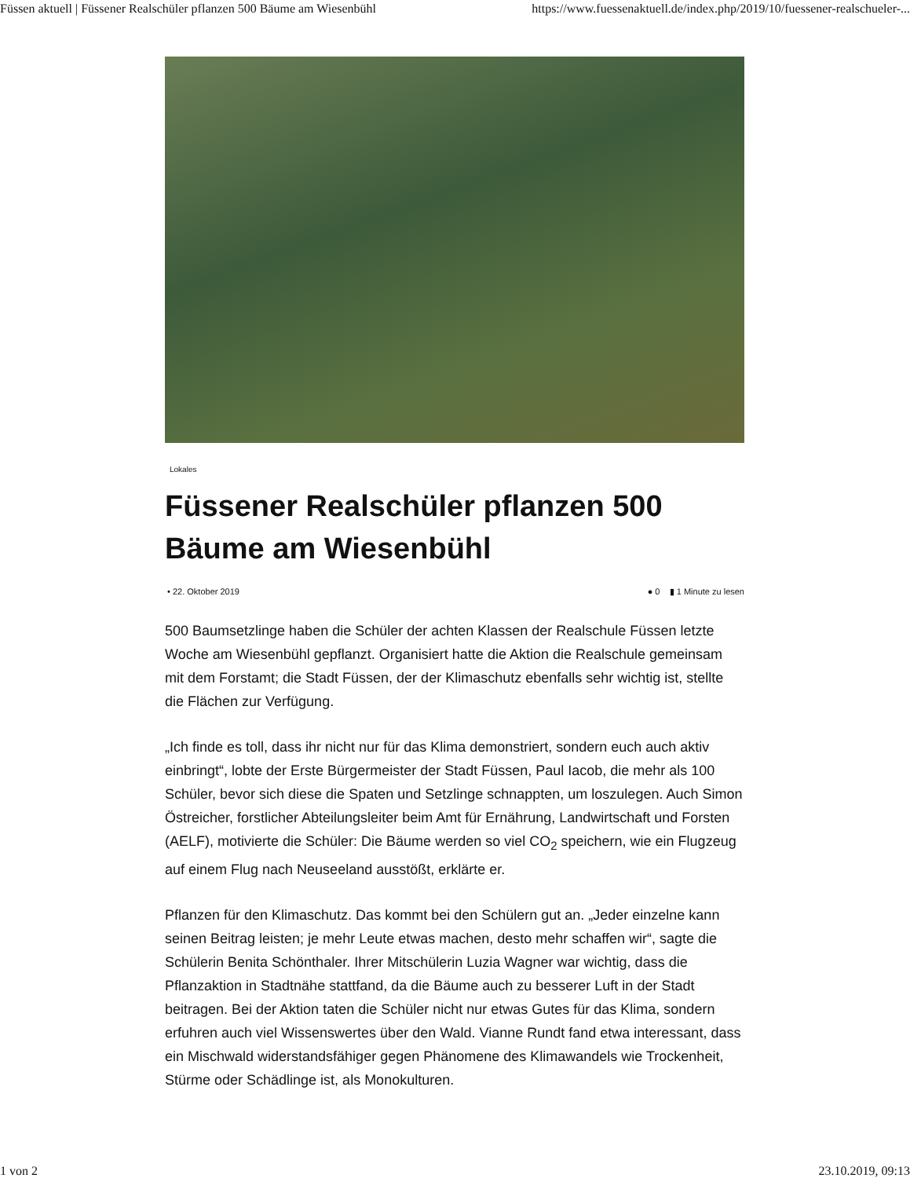Füssen aktuell | Füssener Realschüler pflanzen 500 Bäume am Wiesenbühl https://www.fuessenaktuell.de/index.php/2019/10/fuessener-realschueler-...
Lokales
Füssener Realschüler pflanzen 500 Bäume am Wiesenbühl
• 22. Oktober 2019 ● 0 ▮ 1 Minute zu lesen
500 Baumsetzlinge haben die Schüler der achten Klassen der Realschule Füssen letzte Woche am Wiesenbühl gepflanzt. Organisiert hatte die Aktion die Realschule gemeinsam mit dem Forstamt; die Stadt Füssen, der der Klimaschutz ebenfalls sehr wichtig ist, stellte die Flächen zur Verfügung.
„Ich finde es toll, dass ihr nicht nur für das Klima demonstriert, sondern euch auch aktiv einbringt“, lobte der Erste Bürgermeister der Stadt Füssen, Paul Iacob, die mehr als 100 Schüler, bevor sich diese die Spaten und Setzlinge schnappten, um loszulegen. Auch Simon Östreicher, forstlicher Abteilungsleiter beim Amt für Ernährung, Landwirtschaft und Forsten (AELF), motivierte die Schüler: Die Bäume werden so viel CO<sub>2</sub> speichern, wie ein Flugzeug auf einem Flug nach Neuseeland ausstößt, erklärte er.
Pflanzen für den Klimaschutz. Das kommt bei den Schülern gut an. „Jeder einzelne kann seinen Beitrag leisten; je mehr Leute etwas machen, desto mehr schaffen wir“, sagte die Schülerin Benita Schönthaler. Ihrer Mitschülerin Luzia Wagner war wichtig, dass die Pflanzaktion in Stadtnähe stattfand, da die Bäume auch zu besserer Luft in der Stadt beitragen. Bei der Aktion taten die Schüler nicht nur etwas Gutes für das Klima, sondern erfuhren auch viel Wissenswertes über den Wald. Vianne Rundt fand etwa interessant, dass ein Mischwald widerstandsfähiger gegen Phänomene des Klimawandels wie Trockenheit, Stürme oder Schädlinge ist, als Monokulturen.
1 von 2 23.10.2019, 09:13